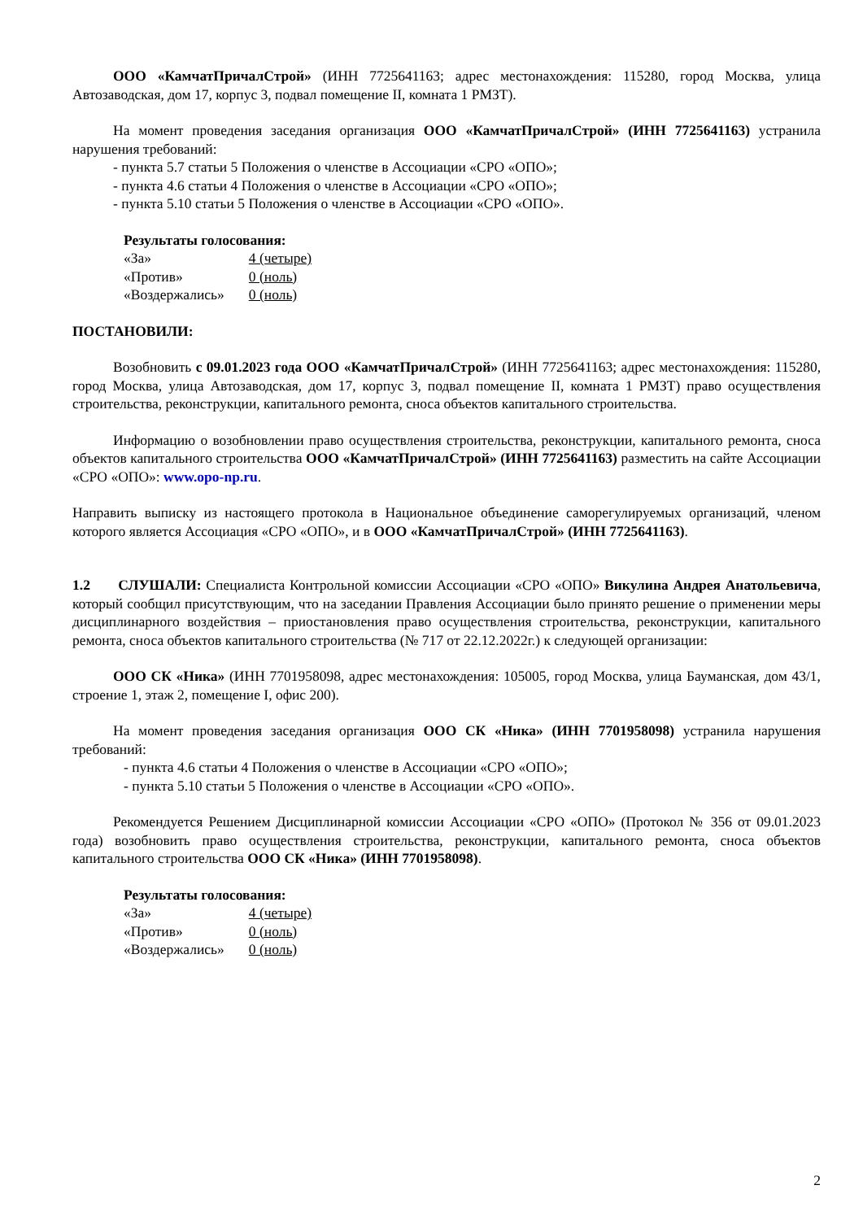ООО «КамчатПричалСтрой» (ИНН 7725641163; адрес местонахождения: 115280, город Москва, улица Автозаводская, дом 17, корпус 3, подвал помещение II, комната 1 РМЗТ).
На момент проведения заседания организация ООО «КамчатПричалСтрой» (ИНН 7725641163) устранила нарушения требований:
- пункта 5.7 статьи 5 Положения о членстве в Ассоциации «СРО «ОПО»;
- пункта 4.6 статьи 4 Положения о членстве в Ассоциации «СРО «ОПО»;
- пункта 5.10 статьи 5 Положения о членстве в Ассоциации «СРО «ОПО».
Результаты голосования:
| «За» | 4 (четыре) |
| «Против» | 0 (ноль) |
| «Воздержались» | 0 (ноль) |
ПОСТАНОВИЛИ:
Возобновить с 09.01.2023 года ООО «КамчатПричалСтрой» (ИНН 7725641163; адрес местонахождения: 115280, город Москва, улица Автозаводская, дом 17, корпус 3, подвал помещение II, комната 1 РМЗТ) право осуществления строительства, реконструкции, капитального ремонта, сноса объектов капитального строительства.
Информацию о возобновлении право осуществления строительства, реконструкции, капитального ремонта, сноса объектов капитального строительства ООО «КамчатПричалСтрой» (ИНН 7725641163) разместить на сайте Ассоциации «СРО «ОПО»: www.opo-np.ru.
Направить выписку из настоящего протокола в Национальное объединение саморегулируемых организаций, членом которого является Ассоциация «СРО «ОПО», и в ООО «КамчатПричалСтрой» (ИНН 7725641163).
1.2 СЛУШАЛИ: Специалиста Контрольной комиссии Ассоциации «СРО «ОПО» Викулина Андрея Анатольевича, который сообщил присутствующим, что на заседании Правления Ассоциации было принято решение о применении меры дисциплинарного воздействия – приостановления право осуществления строительства, реконструкции, капитального ремонта, сноса объектов капитального строительства (№ 717 от 22.12.2022г.) к следующей организации:
ООО СК «Ника» (ИНН 7701958098, адрес местонахождения: 105005, город Москва, улица Бауманская, дом 43/1, строение 1, этаж 2, помещение I, офис 200).
На момент проведения заседания организация ООО СК «Ника» (ИНН 7701958098) устранила нарушения требований:
- пункта 4.6 статьи 4 Положения о членстве в Ассоциации «СРО «ОПО»;
- пункта 5.10 статьи 5 Положения о членстве в Ассоциации «СРО «ОПО».
Рекомендуется Решением Дисциплинарной комиссии Ассоциации «СРО «ОПО» (Протокол № 356 от 09.01.2023 года) возобновить право осуществления строительства, реконструкции, капитального ремонта, сноса объектов капитального строительства ООО СК «Ника» (ИНН 7701958098).
Результаты голосования:
| «За» | 4 (четыре) |
| «Против» | 0 (ноль) |
| «Воздержались» | 0 (ноль) |
2